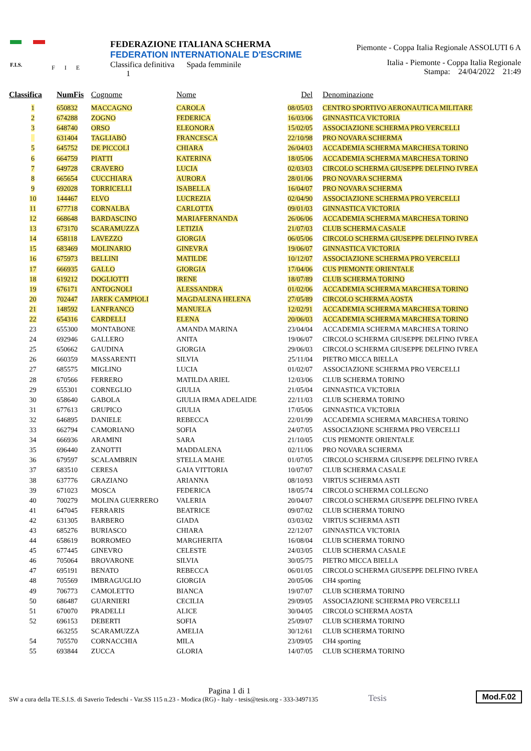F.I.S. F I E
FEDERAZIONE ITALIANA SCHERMA
FEDERATION INTERNATIONALE D'ESCRIME
Classifica definitiva Spada femminile
1
Piemonte - Coppa Italia Regionale ASSOLUTI 6 A
Italia - Piemonte - Coppa Italia Regionale
Stampa: 24/04/2022 21:49
| Classifica | NumFis | Cognome | Nome | Del | Denominazione |
| --- | --- | --- | --- | --- | --- |
| 1 | 650832 | MACCAGNO | CAROLA | 08/05/03 | CENTRO SPORTIVO AERONAUTICA MILITARE |
| 2 | 674288 | ZOGNO | FEDERICA | 16/03/06 | GINNASTICA VICTORIA |
| 3 | 648740 | ORSO | ELEONORA | 15/02/05 | ASSOCIAZIONE SCHERMA PRO VERCELLI |
| | 631404 | TAGLIABÒ | FRANCESCA | 22/10/98 | PRO NOVARA SCHERMA |
| 5 | 645752 | DE PICCOLI | CHIARA | 26/04/03 | ACCADEMIA SCHERMA MARCHESA TORINO |
| 6 | 664759 | PIATTI | KATERINA | 18/05/06 | ACCADEMIA SCHERMA MARCHESA TORINO |
| 7 | 649728 | CRAVERO | LUCIA | 02/03/03 | CIRCOLO SCHERMA GIUSEPPE DELFINO IVREA |
| 8 | 665654 | CUCCHIARA | AURORA | 28/01/06 | PRO NOVARA SCHERMA |
| 9 | 692028 | TORRICELLI | ISABELLA | 16/04/07 | PRO NOVARA SCHERMA |
| 10 | 144467 | ELVO | LUCREZIA | 02/04/90 | ASSOCIAZIONE SCHERMA PRO VERCELLI |
| 11 | 677718 | CORNALBA | CARLOTTA | 09/01/03 | GINNASTICA VICTORIA |
| 12 | 668648 | BARDASCINO | MARIAFERNANDA | 26/06/06 | ACCADEMIA SCHERMA MARCHESA TORINO |
| 13 | 673170 | SCARAMUZZA | LETIZIA | 21/07/03 | CLUB SCHERMA CASALE |
| 14 | 658118 | LAVEZZO | GIORGIA | 06/05/06 | CIRCOLO SCHERMA GIUSEPPE DELFINO IVREA |
| 15 | 683469 | MOLINARIO | GINEVRA | 19/06/07 | GINNASTICA VICTORIA |
| 16 | 675973 | BELLINI | MATILDE | 10/12/07 | ASSOCIAZIONE SCHERMA PRO VERCELLI |
| 17 | 666935 | GALLO | GIORGIA | 17/04/06 | CUS PIEMONTE ORIENTALE |
| 18 | 619212 | DOGLIOTTI | IRENE | 18/07/89 | CLUB SCHERMA TORINO |
| 19 | 676171 | ANTOGNOLI | ALESSANDRA | 01/02/06 | ACCADEMIA SCHERMA MARCHESA TORINO |
| 20 | 702447 | JAREK CAMPIOLI | MAGDALENA HELENA | 27/05/89 | CIRCOLO SCHERMA AOSTA |
| 21 | 148592 | LANFRANCO | MANUELA | 12/02/91 | ACCADEMIA SCHERMA MARCHESA TORINO |
| 22 | 654316 | CARDELLI | ELENA | 20/06/03 | ACCADEMIA SCHERMA MARCHESA TORINO |
| 23 | 655300 | MONTABONE | AMANDA MARINA | 23/04/04 | ACCADEMIA SCHERMA MARCHESA TORINO |
| 24 | 692946 | GALLERO | ANITA | 19/06/07 | CIRCOLO SCHERMA GIUSEPPE DELFINO IVREA |
| 25 | 650662 | GAUDINA | GIORGIA | 29/06/03 | CIRCOLO SCHERMA GIUSEPPE DELFINO IVREA |
| 26 | 660359 | MASSARENTI | SILVIA | 25/11/04 | PIETRO MICCA BIELLA |
| 27 | 685575 | MIGLINO | LUCIA | 01/02/07 | ASSOCIAZIONE SCHERMA PRO VERCELLI |
| 28 | 670566 | FERRERO | MATILDA ARIEL | 12/03/06 | CLUB SCHERMA TORINO |
| 29 | 655301 | CORNEGLIO | GIULIA | 21/05/04 | GINNASTICA VICTORIA |
| 30 | 658640 | GABOLA | GIULIA IRMA ADELAIDE | 22/11/03 | CLUB SCHERMA TORINO |
| 31 | 677613 | GRUPICO | GIULIA | 17/05/06 | GINNASTICA VICTORIA |
| 32 | 646895 | DANIELE | REBECCA | 22/01/99 | ACCADEMIA SCHERMA MARCHESA TORINO |
| 33 | 662794 | CAMORIANO | SOFIA | 24/07/05 | ASSOCIAZIONE SCHERMA PRO VERCELLI |
| 34 | 666936 | ARAMINI | SARA | 21/10/05 | CUS PIEMONTE ORIENTALE |
| 35 | 696440 | ZANOTTI | MADDALENA | 02/11/06 | PRO NOVARA SCHERMA |
| 36 | 679597 | SCALAMBRIN | STELLA MAHE | 01/07/05 | CIRCOLO SCHERMA GIUSEPPE DELFINO IVREA |
| 37 | 683510 | CERESA | GAIA VITTORIA | 10/07/07 | CLUB SCHERMA CASALE |
| 38 | 637776 | GRAZIANO | ARIANNA | 08/10/93 | VIRTUS SCHERMA ASTI |
| 39 | 671023 | MOSCA | FEDERICA | 18/05/74 | CIRCOLO SCHERMA COLLEGNO |
| 40 | 700279 | MOLINA GUERRERO | VALERIA | 20/04/07 | CIRCOLO SCHERMA GIUSEPPE DELFINO IVREA |
| 41 | 647045 | FERRARIS | BEATRICE | 09/07/02 | CLUB SCHERMA TORINO |
| 42 | 631305 | BARBERO | GIADA | 03/03/02 | VIRTUS SCHERMA ASTI |
| 43 | 685276 | BURIASCO | CHIARA | 22/12/07 | GINNASTICA VICTORIA |
| 44 | 658619 | BORROMEO | MARGHERITA | 16/08/04 | CLUB SCHERMA TORINO |
| 45 | 677445 | GINEVRO | CELESTE | 24/03/05 | CLUB SCHERMA CASALE |
| 46 | 705064 | BROVARONE | SILVIA | 30/05/75 | PIETRO MICCA BIELLA |
| 47 | 695191 | BENATO | REBECCA | 06/01/05 | CIRCOLO SCHERMA GIUSEPPE DELFINO IVREA |
| 48 | 705569 | IMBRAGUGLIO | GIORGIA | 20/05/06 | CH4 sporting |
| 49 | 706773 | CAMOLETTO | BIANCA | 19/07/07 | CLUB SCHERMA TORINO |
| 50 | 686487 | GUARNIERI | CECILIA | 29/09/05 | ASSOCIAZIONE SCHERMA PRO VERCELLI |
| 51 | 670070 | PRADELLI | ALICE | 30/04/05 | CIRCOLO SCHERMA AOSTA |
| 52 | 696153 | DEBERTI | SOFIA | 25/09/07 | CLUB SCHERMA TORINO |
| | 663255 | SCARAMUZZA | AMELIA | 30/12/61 | CLUB SCHERMA TORINO |
| 54 | 705570 | CORNACCHIA | MILA | 23/09/05 | CH4 sporting |
| 55 | 693844 | ZUCCA | GLORIA | 14/07/05 | CLUB SCHERMA TORINO |
Pagina 1 di 1
SW a cura della TE.S.I.S. di Saverio Tedeschi - Var.SS 115 n.23 - Modica (RG) - Italy - tesis@tesis.org - 333-3497135
Tesis
Mod.F.02